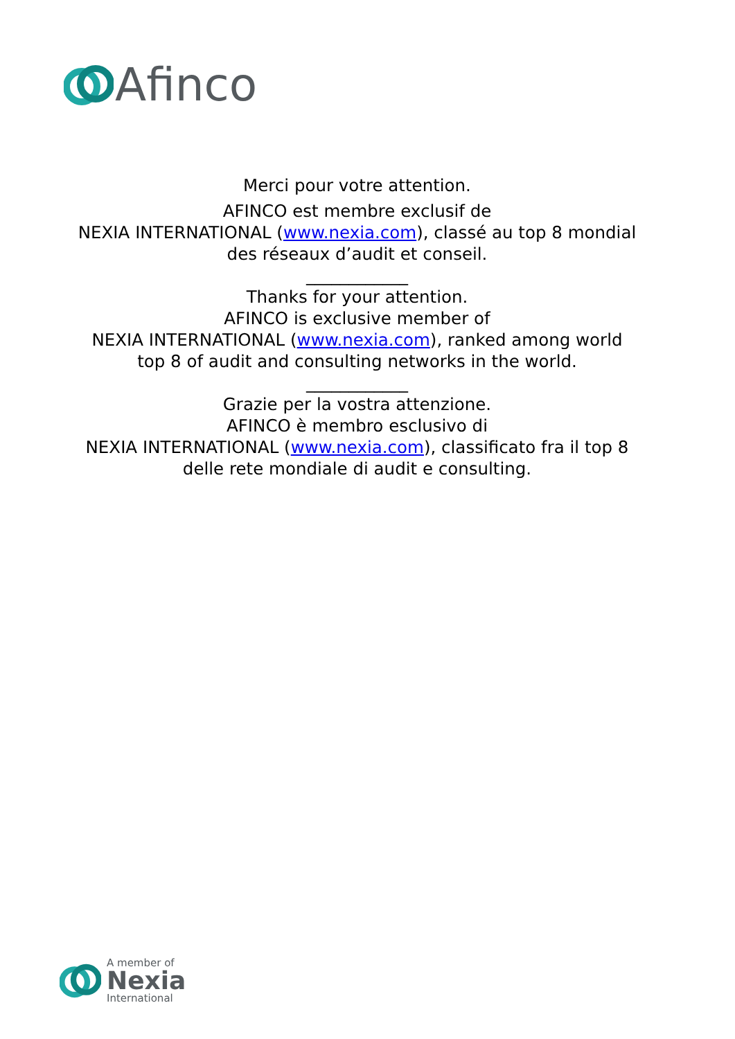Afinco
Merci pour votre attention.
AFINCO est membre exclusif de
NEXIA INTERNATIONAL (www.nexia.com), classé au top 8 mondial
des réseaux d’audit et conseil.
____________
Thanks for your attention.
AFINCO is exclusive member of
NEXIA INTERNATIONAL (www.nexia.com), ranked among world
top 8 of audit and consulting networks in the world.
____________
Grazie per la vostra attenzione.
AFINCO è membro esclusivo di
NEXIA INTERNATIONAL (www.nexia.com), classificato fra il top 8
delle rete mondiale di audit e consulting.
A member of
Nexia
International